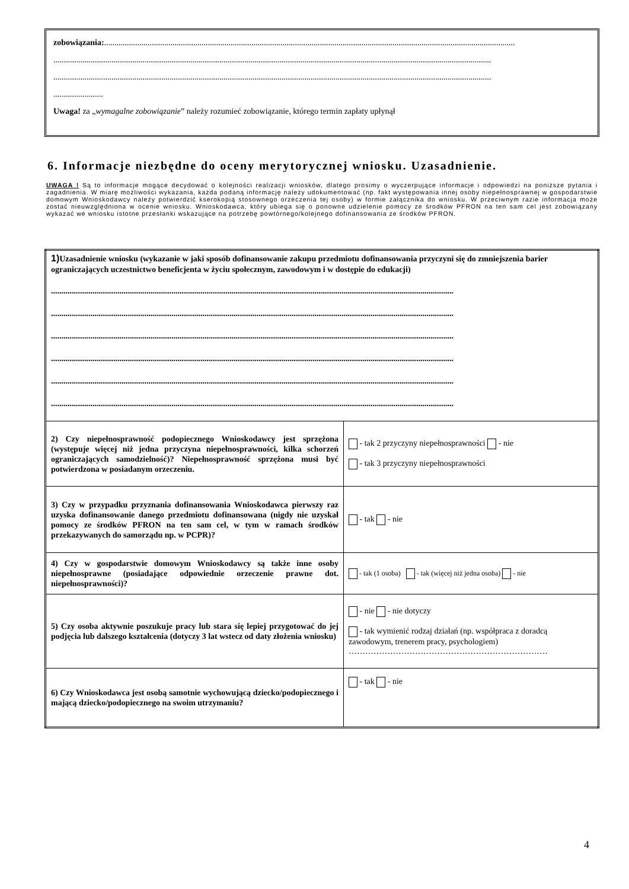zobowiązania:......................................................................................................................................................................................................
...................................................................................................................................................................................................................
...................................................................................................................................................................................................................
........................
Uwaga! za „wymagalne zobowiązanie” należy rozumieć zobowiązanie, którego termin zapłaty upłynął
6. Informacje niezbędne do oceny merytorycznej wniosku. Uzasadnienie.
UWAGA ! Są to informacje mogące decydować o kolejności realizacji wniosków, dlatego prosimy o wyczerpujące informacje i odpowiedzi na poniższe pytania i zagadnienia. W miarę możliwości wykazania, każda podaną informację należy udokumentować (np. fakt występowania innej osoby niepełnosprawnej w gospodarstwie domowym Wnioskodawcy należy potwierdzić kserokopią stosownego orzeczenia tej osoby) w formie załącznika do wniosku. W przeciwnym razie informacja może zostać nieuwzględniona w ocenie wniosku. Wnioskodawca, który ubiega się o ponowne udzielenie pomocy ze środków PFRON na ten sam cel jest zobowiązany wykazać we wniosku istotne przesłanki wskazujące na potrzebę powtórnego/kolejnego dofinansowania ze środków PFRON.
| 1) Uzasadnienie wniosku (wykazanie w jaki sposób dofinansowanie zakupu przedmiotu dofinansowania przyczyni się do zmniejszenia barier ograniczających uczestnictwo beneficjenta w życiu społecznym, zawodowym i w dostępie do edukacji) .................................................................................................................................................................................................. .................................................................................................................................................................................................. .................................................................................................................................................................................................. .................................................................................................................................................................................................. .................................................................................................................................................................................................. .................................................................................................................................................................................................. | |
| 2) Czy niepełnosprawność podopiecznego Wnioskodawcy jest sprzężona (występuje więcej niż jedna przyczyna niepełnosprawności, kilka schorzeń ograniczających samodzielność)? Niepełnosprawność sprzężona musi być potwierdzona w posiadanym orzeczeniu. | - tak 2 przyczyny niepełnosprawności - nie - tak 3 przyczyny niepełnosprawności |
| 3) Czy w przypadku przyznania dofinansowania Wnioskodawca pierwszy raz uzyska dofinansowanie danego przedmiotu dofinansowana (nigdy nie uzyskał pomocy ze środków PFRON na ten sam cel, w tym w ramach środków przekazywanych do samorządu np. w PCPR)? | - tak - nie |
| 4) Czy w gospodarstwie domowym Wnioskodawcy są także inne osoby niepełnosprawne (posiadające odpowiednie orzeczenie prawne dot. niepełnosprawności)? | - tak (1 osoba) - tak (więcej niż jedna osoba) - nie |
| 5) Czy osoba aktywnie poszukuje pracy lub stara się lepiej przygotować do jej podjęcia lub dalszego kształcenia (dotyczy 3 lat wstecz od daty złożenia wniosku) | - nie - nie dotyczy - tak wymienić rodzaj działań (np. współpraca z doradcą zawodowym, trenerem pracy, psychologiem) ……………………………………………………………… |
| 6) Czy Wnioskodawca jest osobą samotnie wychowującą dziecko/podopiecznego i mającą dziecko/podopiecznego na swoim utrzymaniu? | - tak - nie |
4